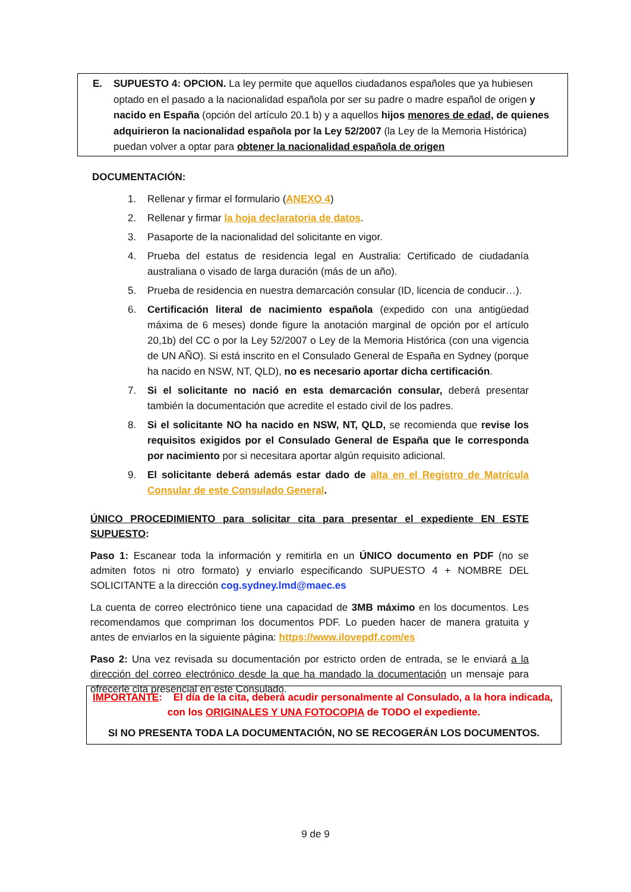E. SUPUESTO 4: OPCION. La ley permite que aquellos ciudadanos españoles que ya hubiesen optado en el pasado a la nacionalidad española por ser su padre o madre español de origen y nacido en España (opción del artículo 20.1 b) y a aquellos hijos menores de edad, de quienes adquirieron la nacionalidad española por la Ley 52/2007 (la Ley de la Memoria Histórica) puedan volver a optar para obtener la nacionalidad española de origen
DOCUMENTACIÓN:
1. Rellenar y firmar el formulario (ANEXO 4)
2. Rellenar y firmar la hoja declaratoria de datos.
3. Pasaporte de la nacionalidad del solicitante en vigor.
4. Prueba del estatus de residencia legal en Australia: Certificado de ciudadanía australiana o visado de larga duración (más de un año).
5. Prueba de residencia en nuestra demarcación consular (ID, licencia de conducir…).
6. Certificación literal de nacimiento española (expedido con una antigüedad máxima de 6 meses) donde figure la anotación marginal de opción por el artículo 20,1b) del CC o por la Ley 52/2007 o Ley de la Memoria Histórica (con una vigencia de UN AÑO). Si está inscrito en el Consulado General de España en Sydney (porque ha nacido en NSW, NT, QLD), no es necesario aportar dicha certificación.
7. Si el solicitante no nació en esta demarcación consular, deberá presentar también la documentación que acredite el estado civil de los padres.
8. Si el solicitante NO ha nacido en NSW, NT, QLD, se recomienda que revise los requisitos exigidos por el Consulado General de España que le corresponda por nacimiento por si necesitara aportar algún requisito adicional.
9. El solicitante deberá además estar dado de alta en el Registro de Matrícula Consular de este Consulado General.
ÚNICO PROCEDIMIENTO para solicitar cita para presentar el expediente EN ESTE SUPUESTO:
Paso 1: Escanear toda la información y remitirla en un ÚNICO documento en PDF (no se admiten fotos ni otro formato) y enviarlo especificando SUPUESTO 4 + NOMBRE DEL SOLICITANTE a la dirección cog.sydney.lmd@maec.es
La cuenta de correo electrónico tiene una capacidad de 3MB máximo en los documentos. Les recomendamos que compriman los documentos PDF. Lo pueden hacer de manera gratuita y antes de enviarlos en la siguiente página: https://www.ilovepdf.com/es
Paso 2: Una vez revisada su documentación por estricto orden de entrada, se le enviará a la dirección del correo electrónico desde la que ha mandado la documentación un mensaje para ofrecerle cita presencial en este Consulado.
IMPORTANTE: El día de la cita, deberá acudir personalmente al Consulado, a la hora indicada,
con los ORIGINALES Y UNA FOTOCOPIA de TODO el expediente.
SI NO PRESENTA TODA LA DOCUMENTACIÓN, NO SE RECOGERÁN LOS DOCUMENTOS.
9 de 9